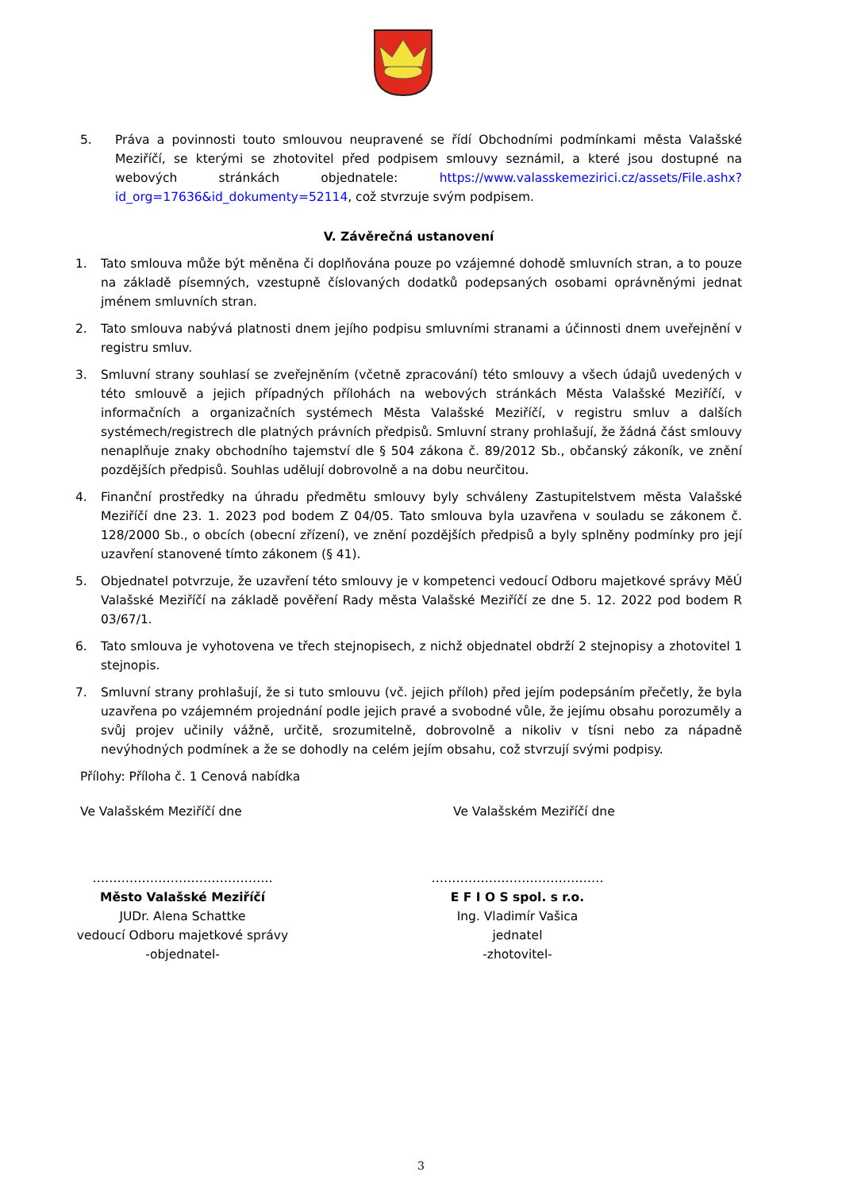5. Práva a povinnosti touto smlouvou neupravené se řídí Obchodními podmínkami města Valašské Meziříčí, se kterými se zhotovitel před podpisem smlouvy seznámil, a které jsou dostupné na webových stránkách objednatele: https://www.valasskemezirici.cz/assets/File.ashx?id_org=17636&id_dokumenty=52114, což stvrzuje svým podpisem.
V. Závěrečná ustanovení
1. Tato smlouva může být měněna či doplňována pouze po vzájemné dohodě smluvních stran, a to pouze na základě písemných, vzestupně číslovaných dodatků podepsaných osobami oprávněnými jednat jménem smluvních stran.
2. Tato smlouva nabývá platnosti dnem jejího podpisu smluvními stranami a účinnosti dnem uveřejnění v registru smluv.
3. Smluvní strany souhlasí se zveřejněním (včetně zpracování) této smlouvy a všech údajů uvedených v této smlouvě a jejich případných přílohách na webových stránkách Města Valašské Meziříčí, v informačních a organizačních systémech Města Valašské Meziříčí, v registru smluv a dalších systémech/registrech dle platných právních předpisů. Smluvní strany prohlašují, že žádná část smlouvy nenaplňuje znaky obchodního tajemství dle § 504 zákona č. 89/2012 Sb., občanský zákoník, ve znění pozdějších předpisů. Souhlas udělují dobrovolně a na dobu neurčitou.
4. Finanční prostředky na úhradu předmětu smlouvy byly schváleny Zastupitelstvem města Valašské Meziříčí dne 23. 1. 2023 pod bodem Z 04/05. Tato smlouva byla uzavřena v souladu se zákonem č. 128/2000 Sb., o obcích (obecní zřízení), ve znění pozdějších předpisů a byly splněny podmínky pro její uzavření stanovené tímto zákonem (§ 41).
5. Objednatel potvrzuje, že uzavření této smlouvy je v kompetenci vedoucí Odboru majetkové správy MěÚ Valašské Meziříčí na základě pověření Rady města Valašské Meziříčí ze dne 5. 12. 2022 pod bodem R 03/67/1.
6. Tato smlouva je vyhotovena ve třech stejnopisech, z nichž objednatel obdrží 2 stejnopisy a zhotovitel 1 stejnopis.
7. Smluvní strany prohlašují, že si tuto smlouvu (vč. jejich příloh) před jejím podepsáním přečetly, že byla uzavřena po vzájemném projednání podle jejich pravé a svobodné vůle, že jejímu obsahu porozuměly a svůj projev učinily vážně, určitě, srozumitelně, dobrovolně a nikoliv v tísni nebo za nápadně nevýhodných podmínek a že se dohodly na celém jejím obsahu, což stvrzují svými podpisy.
Přílohy: Příloha č. 1 Cenová nabídka
Ve Valašském Meziříčí dne Ve Valašském Meziříčí dne
……………………………………..
Město Valašské Meziříčí
JUDr. Alena Schattke
vedoucí Odboru majetkové správy
-objednatel-
……………………………………
E F I O S spol. s r.o.
Ing. Vladimír Vašica
jednatel
-zhotovitel-
3